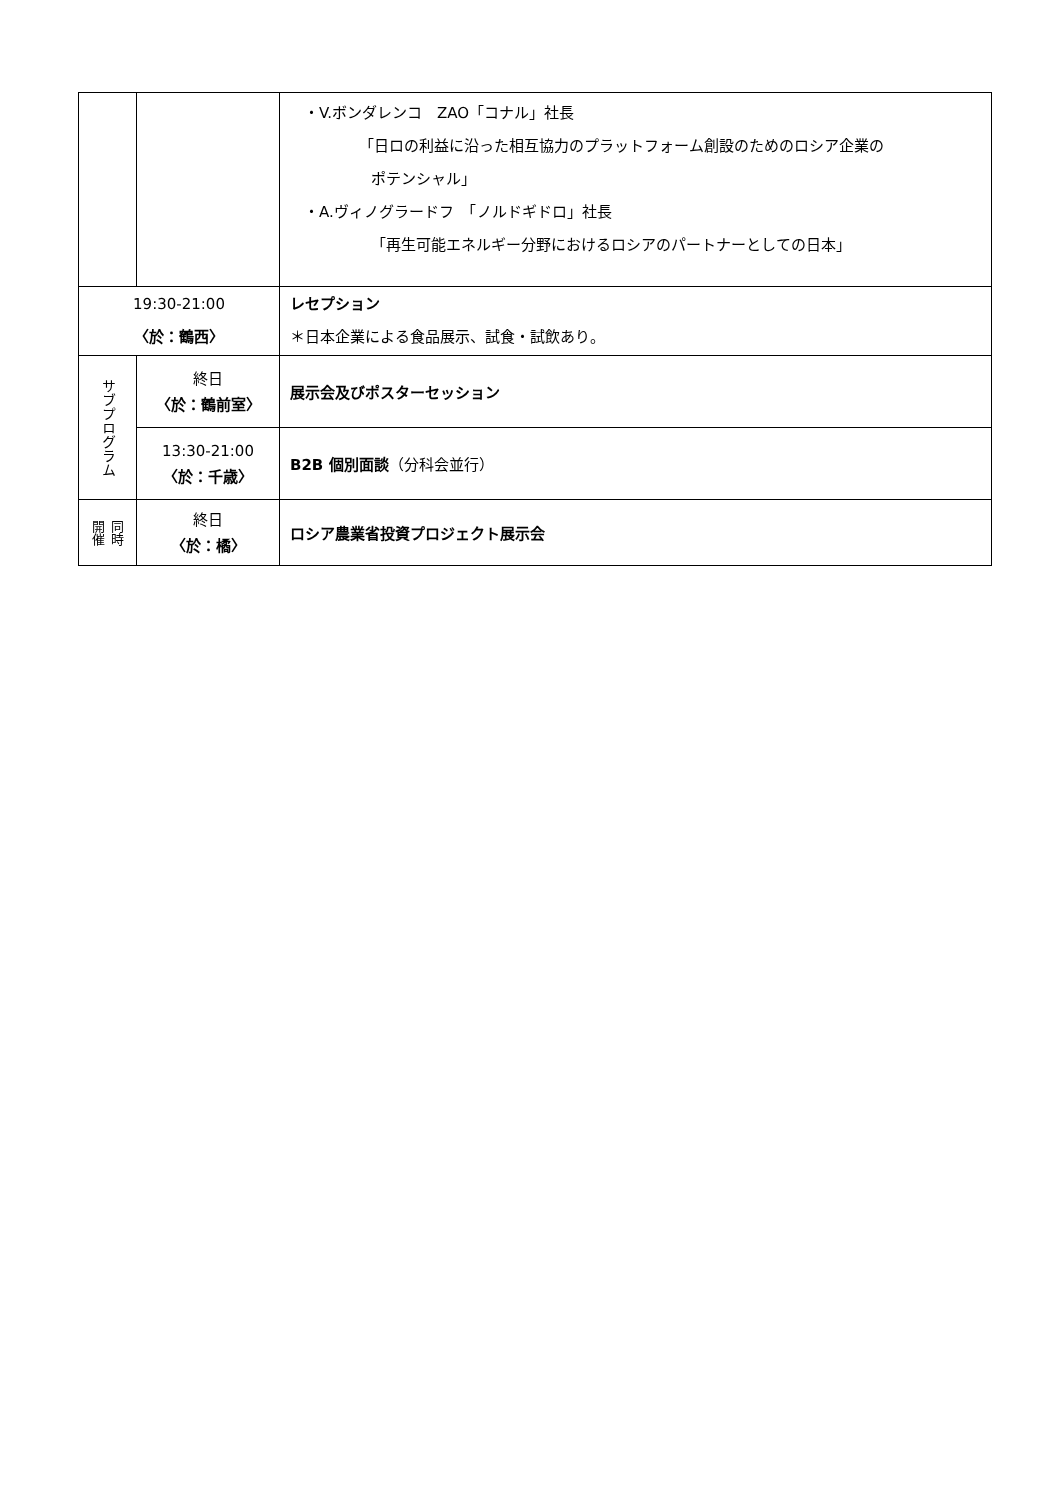| | | ・V.ボンダレンコ ZAO「コナル」社長 「日ロの利益に沿った相互協力のプラットフォーム創設のためのロシア企業の ポテンシャル」 ・A.ヴィノグラードフ 「ノルドギドロ」社長 「再生可能エネルギー分野におけるロシアのパートナーとしての日本」 |
| 19:30-21:00 〈於：鶴西〉 | | レセプション ＊日本企業による食品展示、試食・試飲あり。 |
| サブプログラム | 終日 〈於：鶴前室〉 | 展示会及びポスターセッション |
| | 13:30-21:00 〈於：千歳〉 | B2B 個別面談 （分科会並行） |
| 同時 開催 | 終日 〈於：橘〉 | ロシア農業省投資プロジェクト展示会 |